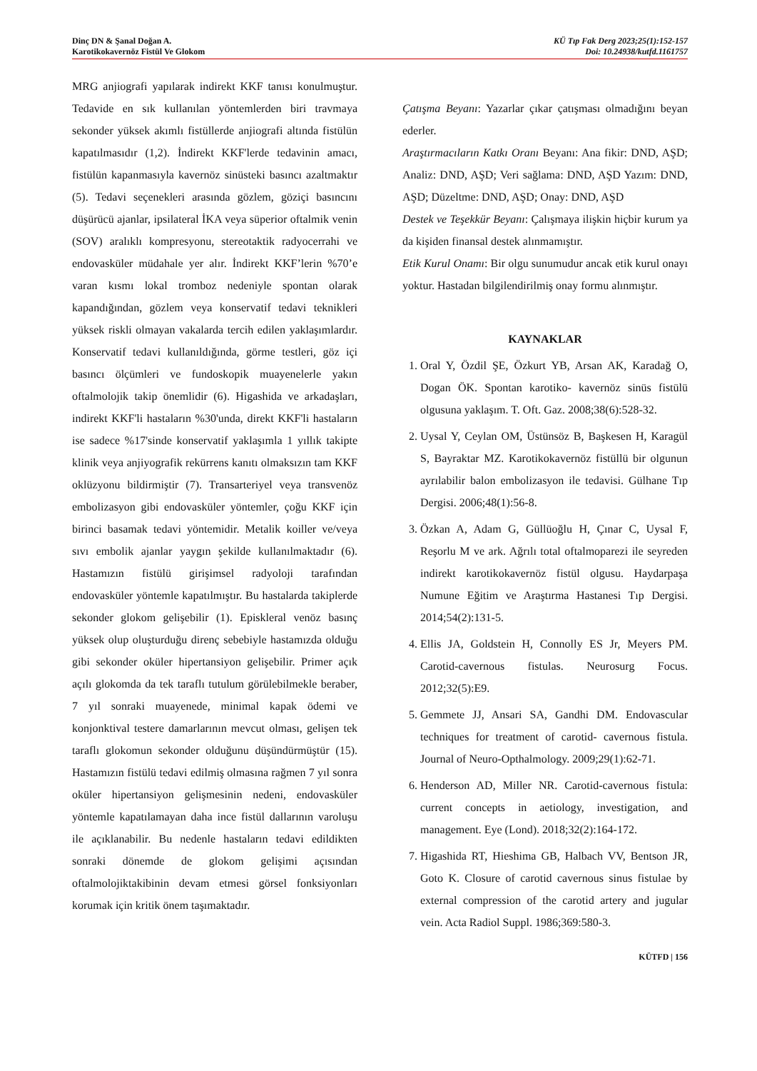Dinç DN & Şanal Doğan A.
Karotikokavernöz Fistül Ve Glokom
KÜ Tıp Fak Derg 2023;25(1):152-157
Doi: 10.24938/kutfd.1161757
MRG anjiografi yapılarak indirekt KKF tanısı konulmuştur. Tedavide en sık kullanılan yöntemlerden biri travmaya sekonder yüksek akımlı fistüllerde anjiografi altında fistülün kapatılmasıdır (1,2). İndirekt KKF'lerde tedavinin amacı, fistülün kapanmasıyla kavernöz sinüsteki basıncı azaltmaktır (5). Tedavi seçenekleri arasında gözlem, göziçi basıncını düşürücü ajanlar, ipsilateral İKA veya süperior oftalmik venin (SOV) aralıklı kompresyonu, stereotaktik radyocerrahi ve endovasküler müdahale yer alır. İndirekt KKF’lerin %70’e varan kısmı lokal tromboz nedeniyle spontan olarak kapandığından, gözlem veya konservatif tedavi teknikleri yüksek riskli olmayan vakalarda tercih edilen yaklaşımlardır. Konservatif tedavi kullanıldığında, görme testleri, göz içi basıncı ölçümleri ve fundoskopik muayenelerle yakın oftalmolojik takip önemlidir (6). Higashida ve arkadaşları, indirekt KKF'li hastaların %30'unda, direkt KKF'li hastaların ise sadece %17'sinde konservatif yaklaşımla 1 yıllık takipte klinik veya anjiyografik rekürrens kanıtı olmaksızın tam KKF oklüzyonu bildirmiştir (7). Transarteriyel veya transvenöz embolizasyon gibi endovasküler yöntemler, çoğu KKF için birinci basamak tedavi yöntemidir. Metalik koiller ve/veya sıvı embolik ajanlar yaygın şekilde kullanılmaktadır (6). Hastamızın fistülü girişimsel radyoloji tarafından endovasküler yöntemle kapatılmıştır. Bu hastalarda takiplerde sekonder glokom gelişebilir (1). Episkleral venöz basınç yüksek olup oluşturduğu direnç sebebiyle hastamızda olduğu gibi sekonder oküler hipertansiyon gelişebilir. Primer açık açılı glokomda da tek taraflı tutulum görülebilmekle beraber, 7 yıl sonraki muayenede, minimal kapak ödemi ve konjonktival testere damarlarının mevcut olması, gelişen tek taraflı glokomun sekonder olduğunu düşündürmüştür (15). Hastamızın fistülü tedavi edilmiş olmasına rağmen 7 yıl sonra oküler hipertansiyon gelişmesinin nedeni, endovasküler yöntemle kapatılamayan daha ince fistül dallarının varoluşu ile açıklanabilir. Bu nedenle hastaların tedavi edildikten sonraki dönemde de glokom gelişimi açısından oftalmolojiktakibinin devam etmesi görsel fonksiyonları korumak için kritik önem taşımaktadır.
Çatışma Beyanı: Yazarlar çıkar çatışması olmadığını beyan ederler.
Araştırmacıların Katkı Oranı Beyanı: Ana fikir: DND, AŞD; Analiz: DND, AŞD; Veri sağlama: DND, AŞD Yazım: DND, AŞD; Düzeltme: DND, AŞD; Onay: DND, AŞD
Destek ve Teşekkür Beyanı: Çalışmaya ilişkin hiçbir kurum ya da kişiden finansal destek alınmamıştır.
Etik Kurul Onamı: Bir olgu sunumudur ancak etik kurul onayı yoktur. Hastadan bilgilendirilmiş onay formu alınmıştır.
KAYNAKLAR
1. Oral Y, Özdil ŞE, Özkurt YB, Arsan AK, Karadağ O, Dogan ÖK. Spontan karotiko- kavernöz sinüs fistülü olgusuna yaklaşım. T. Oft. Gaz. 2008;38(6):528-32.
2. Uysal Y, Ceylan OM, Üstünsöz B, Başkesen H, Karagül S, Bayraktar MZ. Karotikokavernöz fistüllü bir olgunun ayrılabilir balon embolizasyon ile tedavisi. Gülhane Tıp Dergisi. 2006;48(1):56-8.
3. Özkan A, Adam G, Güllüoğlu H, Çınar C, Uysal F, Reşorlu M ve ark. Ağrılı total oftalmoparezi ile seyreden indirekt karotikokavernöz fistül olgusu. Haydarpaşa Numune Eğitim ve Araştırma Hastanesi Tıp Dergisi. 2014;54(2):131-5.
4. Ellis JA, Goldstein H, Connolly ES Jr, Meyers PM. Carotid-cavernous fistulas. Neurosurg Focus. 2012;32(5):E9.
5. Gemmete JJ, Ansari SA, Gandhi DM. Endovascular techniques for treatment of carotid- cavernous fistula. Journal of Neuro-Opthalmology. 2009;29(1):62-71.
6. Henderson AD, Miller NR. Carotid-cavernous fistula: current concepts in aetiology, investigation, and management. Eye (Lond). 2018;32(2):164-172.
7. Higashida RT, Hieshima GB, Halbach VV, Bentson JR, Goto K. Closure of carotid cavernous sinus fistulae by external compression of the carotid artery and jugular vein. Acta Radiol Suppl. 1986;369:580-3.
KÜTFD | 156